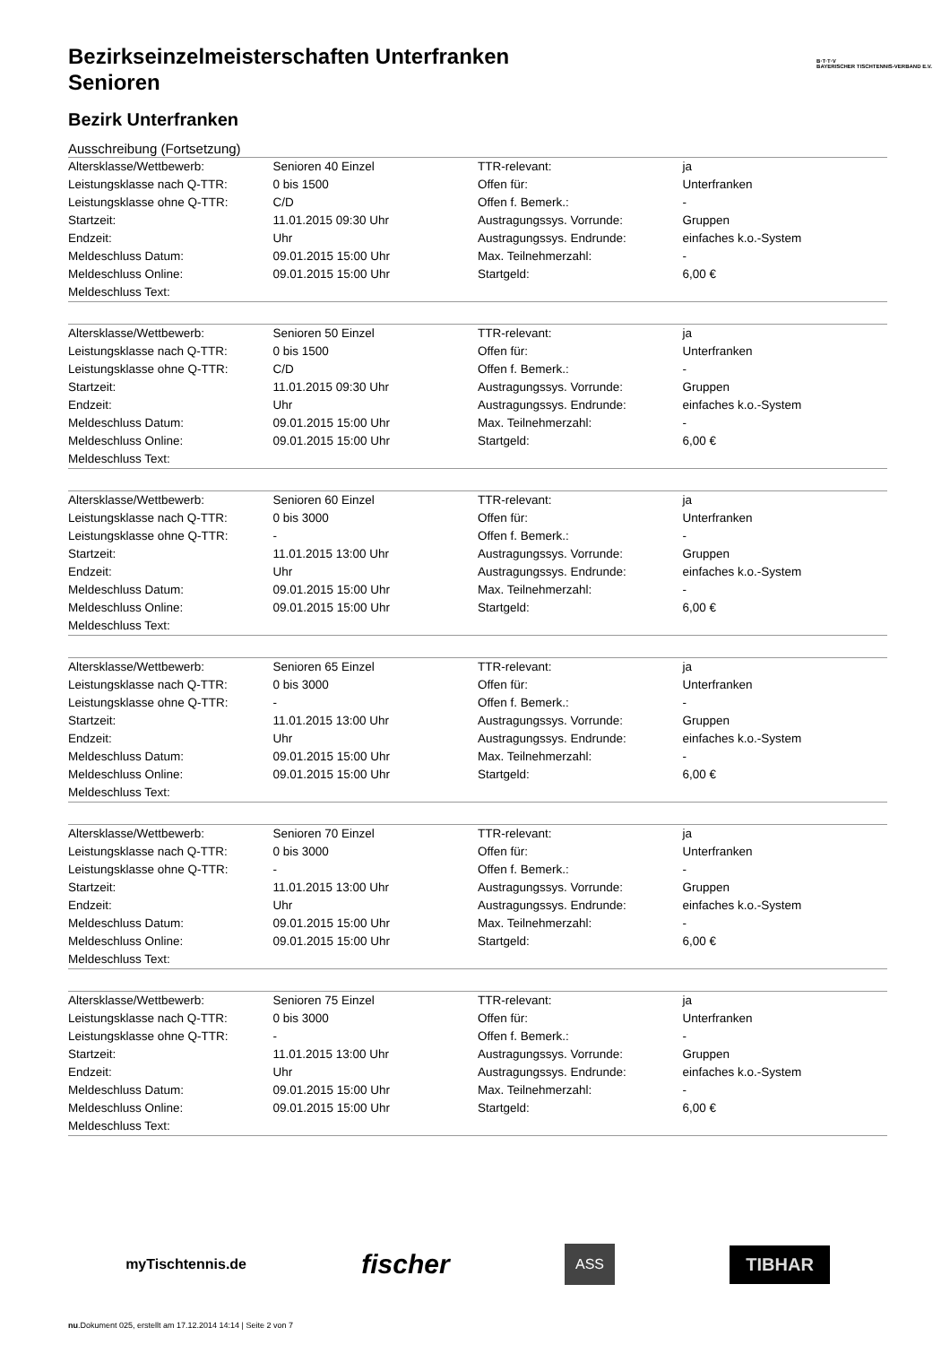B·T·T·V
BAYERISCHER TISCHTENNIS-VERBAND E.V.
Bezirkseinzelmeisterschaften Unterfranken
Senioren
Bezirk Unterfranken
Ausschreibung (Fortsetzung)
| Altersklasse/Wettbewerb: | Senioren 40 Einzel | TTR-relevant: | ja |
| Leistungsklasse nach Q-TTR: | 0 bis 1500 | Offen für: | Unterfranken |
| Leistungsklasse ohne Q-TTR: | C/D | Offen f. Bemerk.: | - |
| Startzeit: | 11.01.2015 09:30 Uhr | Austragungssys. Vorrunde: | Gruppen |
| Endzeit: | Uhr | Austragungssys. Endrunde: | einfaches k.o.-System |
| Meldeschluss Datum: | 09.01.2015 15:00 Uhr | Max. Teilnehmerzahl: | - |
| Meldeschluss Online: | 09.01.2015 15:00 Uhr | Startgeld: | 6,00 € |
| Meldeschluss Text: | | | |
| Altersklasse/Wettbewerb: | Senioren 50 Einzel | TTR-relevant: | ja |
| Leistungsklasse nach Q-TTR: | 0 bis 1500 | Offen für: | Unterfranken |
| Leistungsklasse ohne Q-TTR: | C/D | Offen f. Bemerk.: | - |
| Startzeit: | 11.01.2015 09:30 Uhr | Austragungssys. Vorrunde: | Gruppen |
| Endzeit: | Uhr | Austragungssys. Endrunde: | einfaches k.o.-System |
| Meldeschluss Datum: | 09.01.2015 15:00 Uhr | Max. Teilnehmerzahl: | - |
| Meldeschluss Online: | 09.01.2015 15:00 Uhr | Startgeld: | 6,00 € |
| Meldeschluss Text: | | | |
| Altersklasse/Wettbewerb: | Senioren 60 Einzel | TTR-relevant: | ja |
| Leistungsklasse nach Q-TTR: | 0 bis 3000 | Offen für: | Unterfranken |
| Leistungsklasse ohne Q-TTR: | - | Offen f. Bemerk.: | - |
| Startzeit: | 11.01.2015 13:00 Uhr | Austragungssys. Vorrunde: | Gruppen |
| Endzeit: | Uhr | Austragungssys. Endrunde: | einfaches k.o.-System |
| Meldeschluss Datum: | 09.01.2015 15:00 Uhr | Max. Teilnehmerzahl: | - |
| Meldeschluss Online: | 09.01.2015 15:00 Uhr | Startgeld: | 6,00 € |
| Meldeschluss Text: | | | |
| Altersklasse/Wettbewerb: | Senioren 65 Einzel | TTR-relevant: | ja |
| Leistungsklasse nach Q-TTR: | 0 bis 3000 | Offen für: | Unterfranken |
| Leistungsklasse ohne Q-TTR: | - | Offen f. Bemerk.: | - |
| Startzeit: | 11.01.2015 13:00 Uhr | Austragungssys. Vorrunde: | Gruppen |
| Endzeit: | Uhr | Austragungssys. Endrunde: | einfaches k.o.-System |
| Meldeschluss Datum: | 09.01.2015 15:00 Uhr | Max. Teilnehmerzahl: | - |
| Meldeschluss Online: | 09.01.2015 15:00 Uhr | Startgeld: | 6,00 € |
| Meldeschluss Text: | | | |
| Altersklasse/Wettbewerb: | Senioren 70 Einzel | TTR-relevant: | ja |
| Leistungsklasse nach Q-TTR: | 0 bis 3000 | Offen für: | Unterfranken |
| Leistungsklasse ohne Q-TTR: | - | Offen f. Bemerk.: | - |
| Startzeit: | 11.01.2015 13:00 Uhr | Austragungssys. Vorrunde: | Gruppen |
| Endzeit: | Uhr | Austragungssys. Endrunde: | einfaches k.o.-System |
| Meldeschluss Datum: | 09.01.2015 15:00 Uhr | Max. Teilnehmerzahl: | - |
| Meldeschluss Online: | 09.01.2015 15:00 Uhr | Startgeld: | 6,00 € |
| Meldeschluss Text: | | | |
| Altersklasse/Wettbewerb: | Senioren 75 Einzel | TTR-relevant: | ja |
| Leistungsklasse nach Q-TTR: | 0 bis 3000 | Offen für: | Unterfranken |
| Leistungsklasse ohne Q-TTR: | - | Offen f. Bemerk.: | - |
| Startzeit: | 11.01.2015 13:00 Uhr | Austragungssys. Vorrunde: | Gruppen |
| Endzeit: | Uhr | Austragungssys. Endrunde: | einfaches k.o.-System |
| Meldeschluss Datum: | 09.01.2015 15:00 Uhr | Max. Teilnehmerzahl: | - |
| Meldeschluss Online: | 09.01.2015 15:00 Uhr | Startgeld: | 6,00 € |
| Meldeschluss Text: | | | |
myTischtennis.de fischer ASS TIBHAR
nu.Dokument 025, erstellt am 17.12.2014 14:14 | Seite 2 von 7